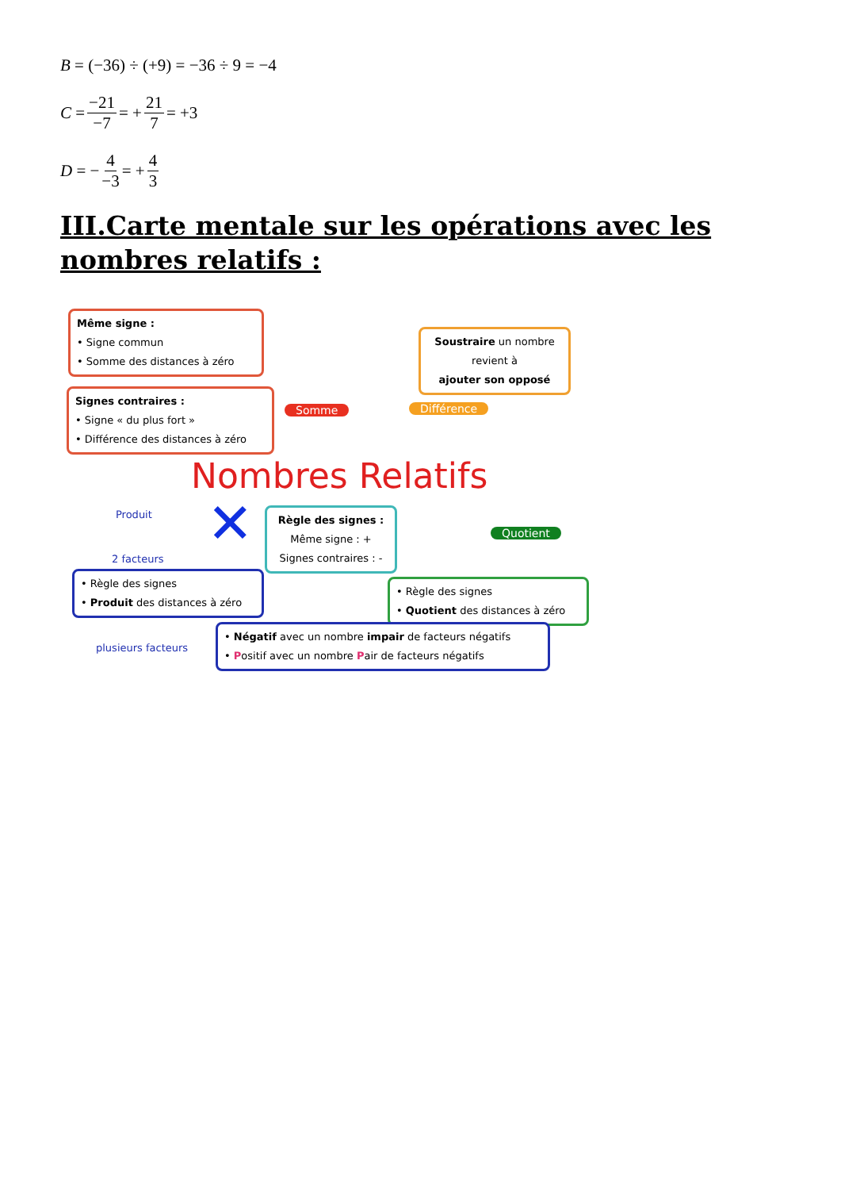B = (−36) ÷ (+9) = −36 ÷ 9 = −4
C = −21 −7 = + 21 7 = +3
D = − 4 −3 = + 4 3
III.Carte mentale sur les opérations avec les nombres relatifs :
Même signe :
• Signe commun
• Somme des distances à zéro
Signes contraires :
• Signe « du plus fort »
• Différence des distances à zéro
Soustraire un nombre
revient à
ajouter son opposé
Somme Différence
Nombres Relatifs
Produit ✕
Règle des signes :
Même signe : +
Signes contraires : -
Quotient
2 facteurs
• Règle des signes
• Produit des distances à zéro
• Règle des signes
• Quotient des distances à zéro
plusieurs facteurs
• Négatif avec un nombre impair de facteurs négatifs
• Positif avec un nombre Pair de facteurs négatifs